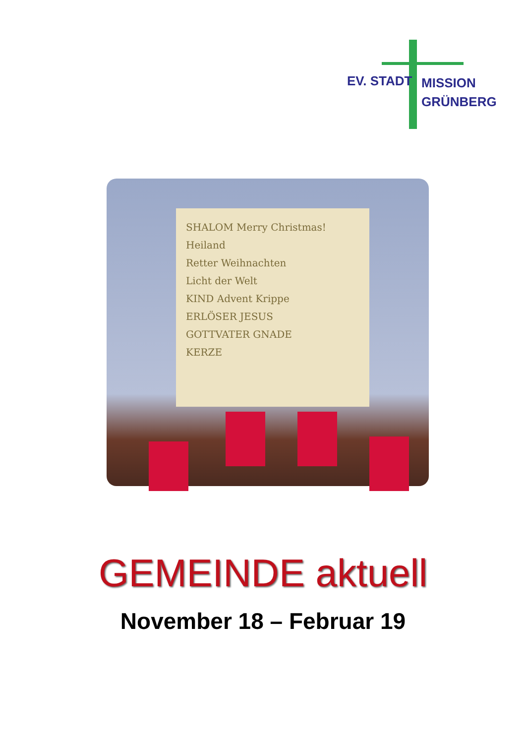EV. STADT
MISSION
GRÜNBERG
SHALOM Merry Christmas! Heiland
Retter Weihnachten
Licht der Welt
KIND Advent Krippe
ERLÖSER JESUS
GOTTVATER GNADE
KERZE
GEMEINDE aktuell
November 18 – Februar 19